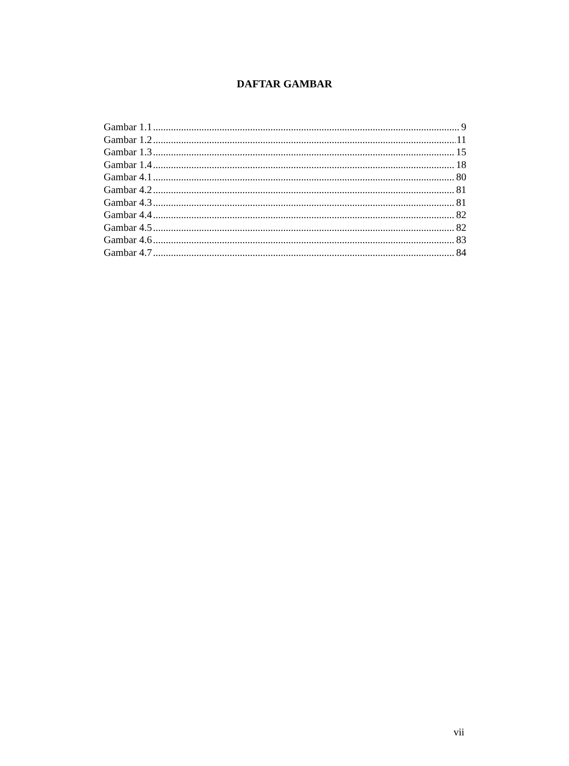DAFTAR GAMBAR
Gambar 1.1 9
Gambar 1.2 11
Gambar 1.3 15
Gambar 1.4 18
Gambar 4.1 80
Gambar 4.2 81
Gambar 4.3 81
Gambar 4.4 82
Gambar 4.5 82
Gambar 4.6 83
Gambar 4.7 84
vii